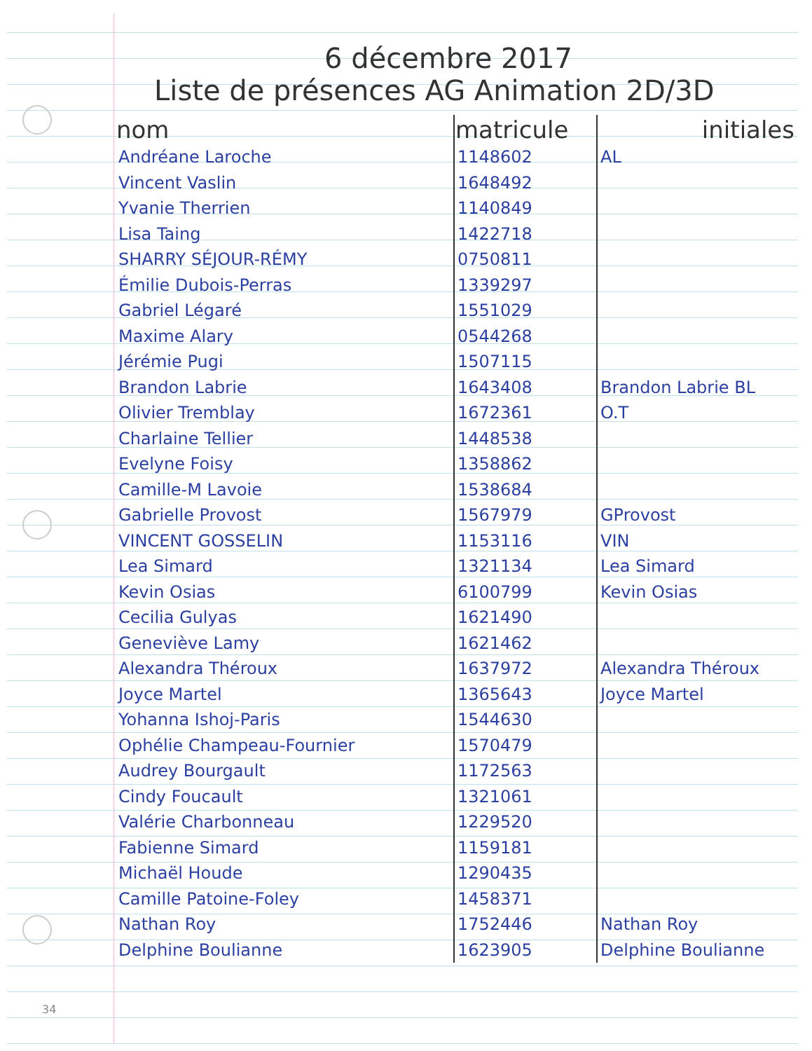6 décembre 2017
Liste de présences AG Animation 2D/3D
| nom | matricule | initiales |
| --- | --- | --- |
| Andréane Laroche | 1148602 | AL |
| Vincent Vaslin | 1648492 | |
| Yvanie Therrien | 1140849 | |
| Lisa Taing | 1422718 | |
| SHARRY SÉJOUR-RÉMY | 0750811 | |
| Émilie Dubois-Perras | 1339297 | |
| Gabriel Légaré | 1551029 | |
| Maxime Alary | 0544268 | |
| Jérémie Pugi | 1507115 | |
| Brandon Labrie | 1643408 | Brandon Labrie BL |
| Olivier Tremblay | 1672361 | O.T |
| Charlaine Tellier | 1448538 | |
| Evelyne Foisy | 1358862 | |
| Camille-M Lavoie | 1538684 | |
| Gabrielle Provost | 1567979 | GProvost |
| VINCENT GOSSELIN | 1153116 | VIN |
| Lea Simard | 1321134 | Lea Simard |
| Kevin Osias | 6100799 | Kevin Osias |
| Cecilia Gulyas | 1621490 | |
| Geneviève Lamy | 1621462 | |
| Alexandra Théroux | 1637972 | Alexandra Théroux |
| Joyce Martel | 1365643 | Joyce Martel |
| Yohanna Ishoj-Paris | 1544630 | |
| Ophélie Champeau-Fournier | 1570479 | |
| Audrey Bourgault | 1172563 | |
| Cindy Foucault | 1321061 | |
| Valérie Charbonneau | 1229520 | |
| Fabienne Simard | 1159181 | |
| Michaël Houde | 1290435 | |
| Camille Patoine-Foley | 1458371 | |
| Nathan Roy | 1752446 | Nathan Roy |
| Delphine Boulianne | 1623905 | Delphine Boulianne |
34